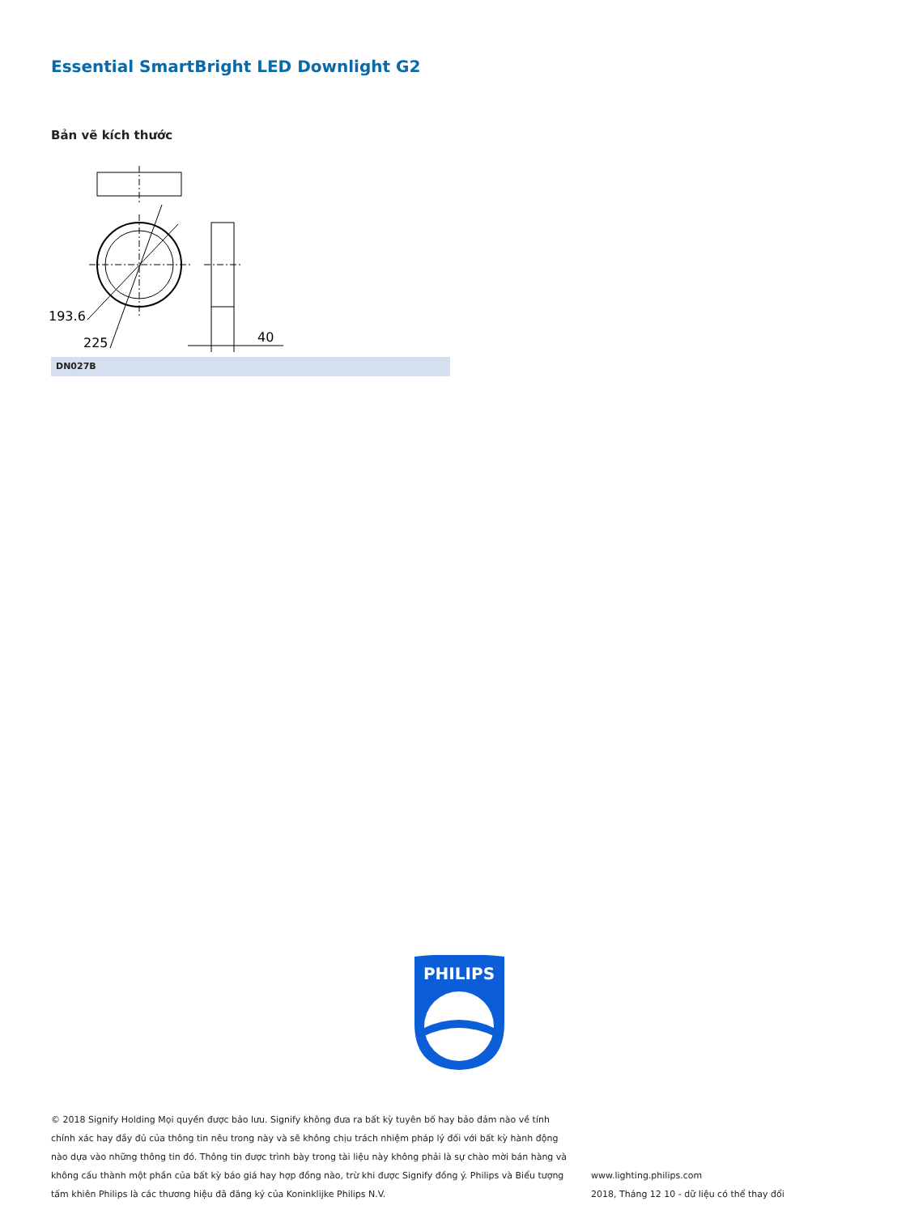Essential SmartBright LED Downlight G2
Bản vẽ kích thước
193.6
225
40
DN027B
PHILIPS
© 2018 Signify Holding Mọi quyền được bảo lưu. Signify không đưa ra bất kỳ tuyên bố hay bảo đảm nào về tính chính xác hay đầy đủ của thông tin nêu trong này và sẽ không chịu trách nhiệm pháp lý đối với bất kỳ hành động nào dựa vào những thông tin đó. Thông tin được trình bày trong tài liệu này không phải là sự chào mời bán hàng và không cấu thành một phần của bất kỳ báo giá hay hợp đồng nào, trừ khi được Signify đồng ý. Philips và Biểu tượng tấm khiên Philips là các thương hiệu đã đăng ký của Koninklijke Philips N.V.
www.lighting.philips.com
2018, Tháng 12 10 - dữ liệu có thể thay đổi